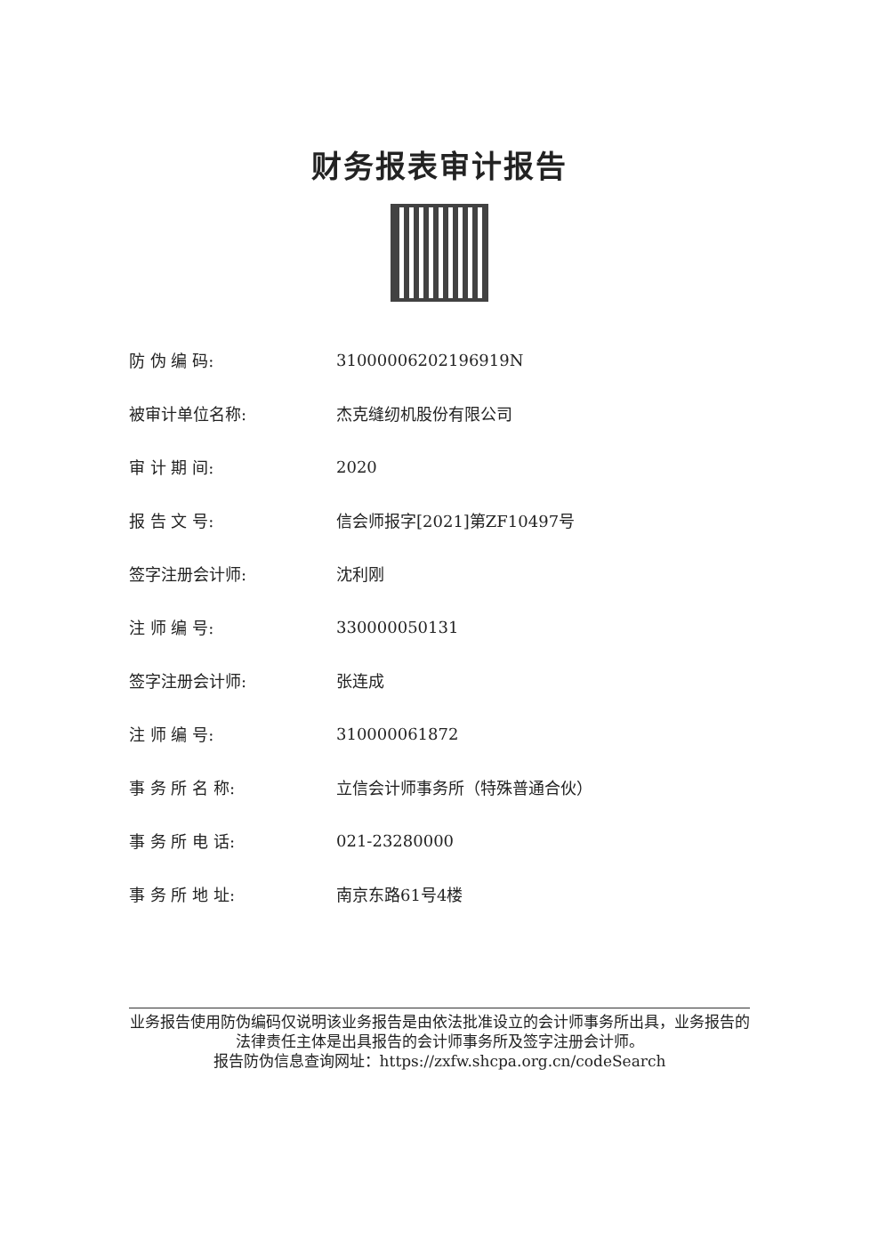财务报表审计报告
| 防 伪 编 码: | 31000006202196919N |
| 被审计单位名称: | 杰克缝纫机股份有限公司 |
| 审 计 期 间: | 2020 |
| 报 告 文 号: | 信会师报字[2021]第ZF10497号 |
| 签字注册会计师: | 沈利刚 |
| 注 师 编 号: | 330000050131 |
| 签字注册会计师: | 张连成 |
| 注 师 编 号: | 310000061872 |
| 事 务 所 名 称: | 立信会计师事务所（特殊普通合伙） |
| 事 务 所 电 话: | 021-23280000 |
| 事 务 所 地 址: | 南京东路61号4楼 |
业务报告使用防伪编码仅说明该业务报告是由依法批准设立的会计师事务所出具，业务报告的法律责任主体是出具报告的会计师事务所及签字注册会计师。
报告防伪信息查询网址：https://zxfw.shcpa.org.cn/codeSearch